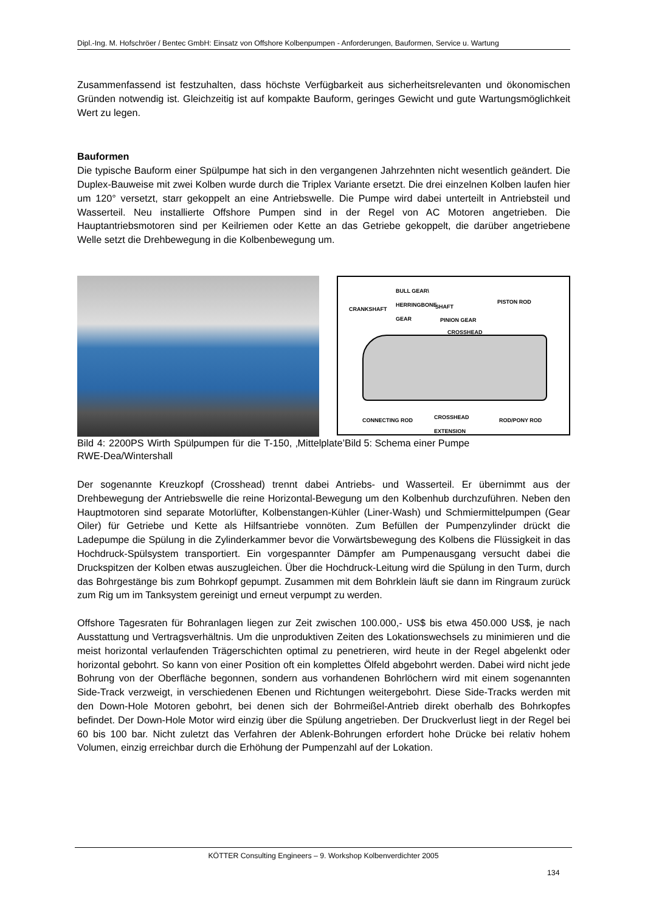Dipl.-Ing. M. Hofschröer / Bentec GmbH: Einsatz von Offshore Kolbenpumpen - Anforderungen, Bauformen, Service u. Wartung
Zusammenfassend ist festzuhalten, dass höchste Verfügbarkeit aus sicherheitsrelevanten und ökonomischen Gründen notwendig ist. Gleichzeitig ist auf kompakte Bauform, geringes Gewicht und gute Wartungsmöglichkeit Wert zu legen.
Bauformen
Die typische Bauform einer Spülpumpe hat sich in den vergangenen Jahrzehnten nicht wesentlich geändert. Die Duplex-Bauweise mit zwei Kolben wurde durch die Triplex Variante ersetzt. Die drei einzelnen Kolben laufen hier um 120° versetzt, starr gekoppelt an eine Antriebswelle. Die Pumpe wird dabei unterteilt in Antriebsteil und Wasserteil. Neu installierte Offshore Pumpen sind in der Regel von AC Motoren angetrieben. Die Hauptantriebsmotoren sind per Keilriemen oder Kette an das Getriebe gekoppelt, die darüber angetriebene Welle setzt die Drehbewegung in die Kolbenbewegung um.
BULL GEAR\
HERRINGBONE
GEAR
CRANKSHAFT SHAFT
PISTON ROD
PINION GEAR
CROSSHEAD
CONNECTING ROD
CROSSHEAD
EXTENSION
ROD/PONY ROD
Bild 4: 2200PS Wirth Spülpumpen für die T-150, ‚Mittelplate’ RWE-Dea/Wintershall
Bild 5: Schema einer Pumpe
Der sogenannte Kreuzkopf (Crosshead) trennt dabei Antriebs- und Wasserteil. Er übernimmt aus der Drehbewegung der Antriebswelle die reine Horizontal-Bewegung um den Kolbenhub durchzuführen. Neben den Hauptmotoren sind separate Motorlüfter, Kolbenstangen-Kühler (Liner-Wash) und Schmiermittelpumpen (Gear Oiler) für Getriebe und Kette als Hilfsantriebe vonnöten. Zum Befüllen der Pumpenzylinder drückt die Ladepumpe die Spülung in die Zylinderkammer bevor die Vorwärtsbewegung des Kolbens die Flüssigkeit in das Hochdruck-Spülsystem transportiert. Ein vorgespannter Dämpfer am Pumpenausgang versucht dabei die Druckspitzen der Kolben etwas auszugleichen. Über die Hochdruck-Leitung wird die Spülung in den Turm, durch das Bohrgestänge bis zum Bohrkopf gepumpt. Zusammen mit dem Bohrklein läuft sie dann im Ringraum zurück zum Rig um im Tanksystem gereinigt und erneut verpumpt zu werden.
Offshore Tagesraten für Bohranlagen liegen zur Zeit zwischen 100.000,- US$ bis etwa 450.000 US$, je nach Ausstattung und Vertragsverhältnis. Um die unproduktiven Zeiten des Lokationswechsels zu minimieren und die meist horizontal verlaufenden Trägerschichten optimal zu penetrieren, wird heute in der Regel abgelenkt oder horizontal gebohrt. So kann von einer Position oft ein komplettes Ölfeld abgebohrt werden. Dabei wird nicht jede Bohrung von der Oberfläche begonnen, sondern aus vorhandenen Bohrlöchern wird mit einem sogenannten Side-Track verzweigt, in verschiedenen Ebenen und Richtungen weitergebohrt. Diese Side-Tracks werden mit den Down-Hole Motoren gebohrt, bei denen sich der Bohrmeißel-Antrieb direkt oberhalb des Bohrkopfes befindet. Der Down-Hole Motor wird einzig über die Spülung angetrieben. Der Druckverlust liegt in der Regel bei 60 bis 100 bar. Nicht zuletzt das Verfahren der Ablenk-Bohrungen erfordert hohe Drücke bei relativ hohem Volumen, einzig erreichbar durch die Erhöhung der Pumpenzahl auf der Lokation.
KÖTTER Consulting Engineers – 9. Workshop Kolbenverdichter 2005
134